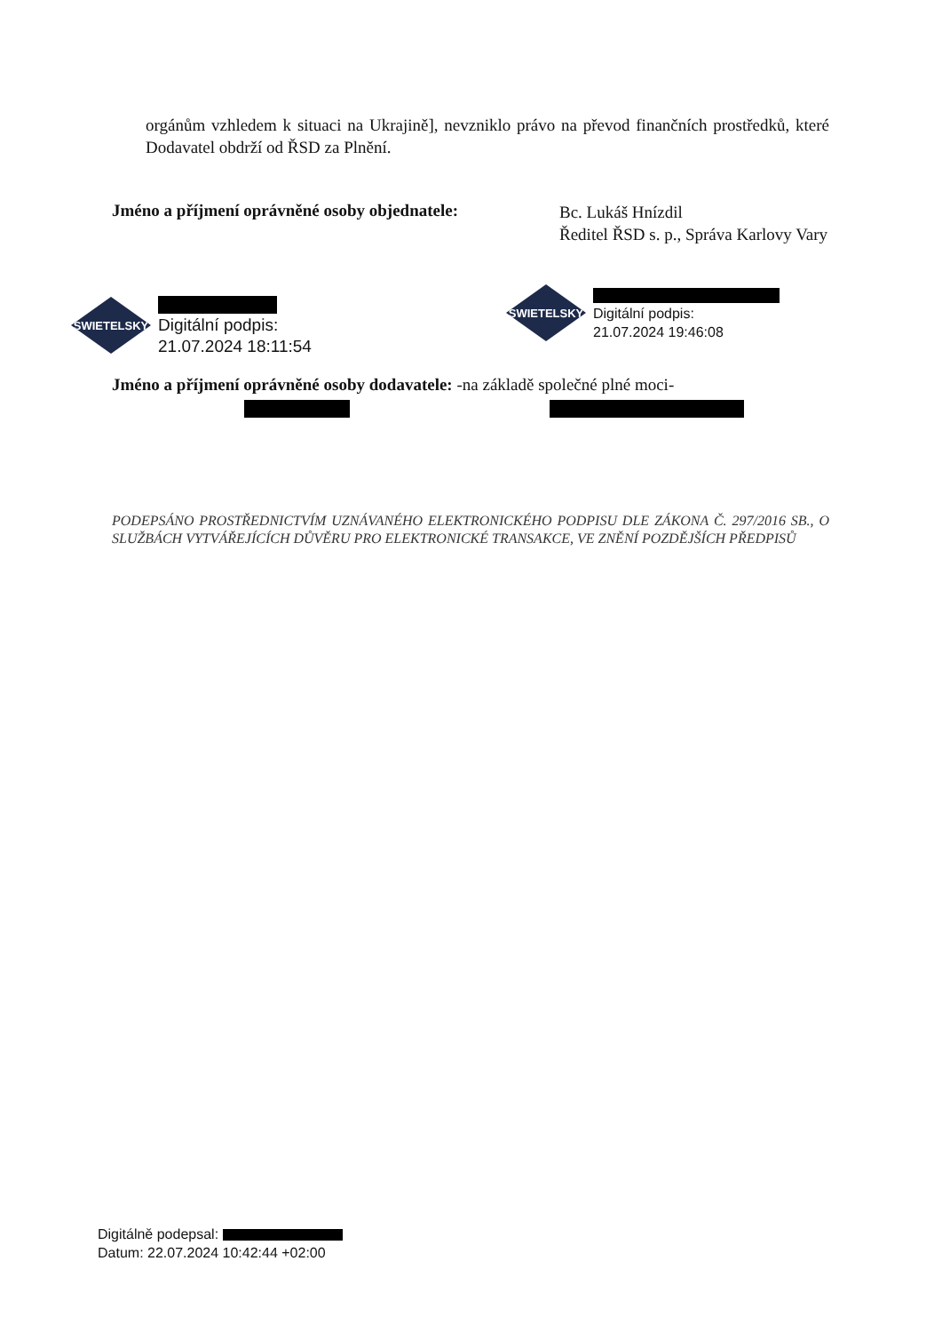orgánům vzhledem k situaci na Ukrajině], nevzniklo právo na převod finančních prostředků, které Dodavatel obdrží od ŘSD za Plnění.
Jméno a příjmení oprávněné osoby objednatele:
Bc. Lukáš Hnízdil
Ředitel ŘSD s. p., Správa Karlovy Vary
SWIETELSKY
Digitální podpis:
21.07.2024 18:11:54
SWIETELSKY
Digitální podpis:
21.07.2024 19:46:08
Jméno a příjmení oprávněné osoby dodavatele: -na základě společné plné moci-
PODEPSÁNO PROSTŘEDNICTVÍM UZNÁVANÉHO ELEKTRONICKÉHO PODPISU DLE ZÁKONA Č. 297/2016 SB., O SLUŽBÁCH VYTVÁŘEJÍCÍCH DŮVĚRU PRO ELEKTRONICKÉ TRANSAKCE, VE ZNĚNÍ POZDĚJŠÍCH PŘEDPISŮ
Digitálně podepsal:
Datum: 22.07.2024 10:42:44 +02:00